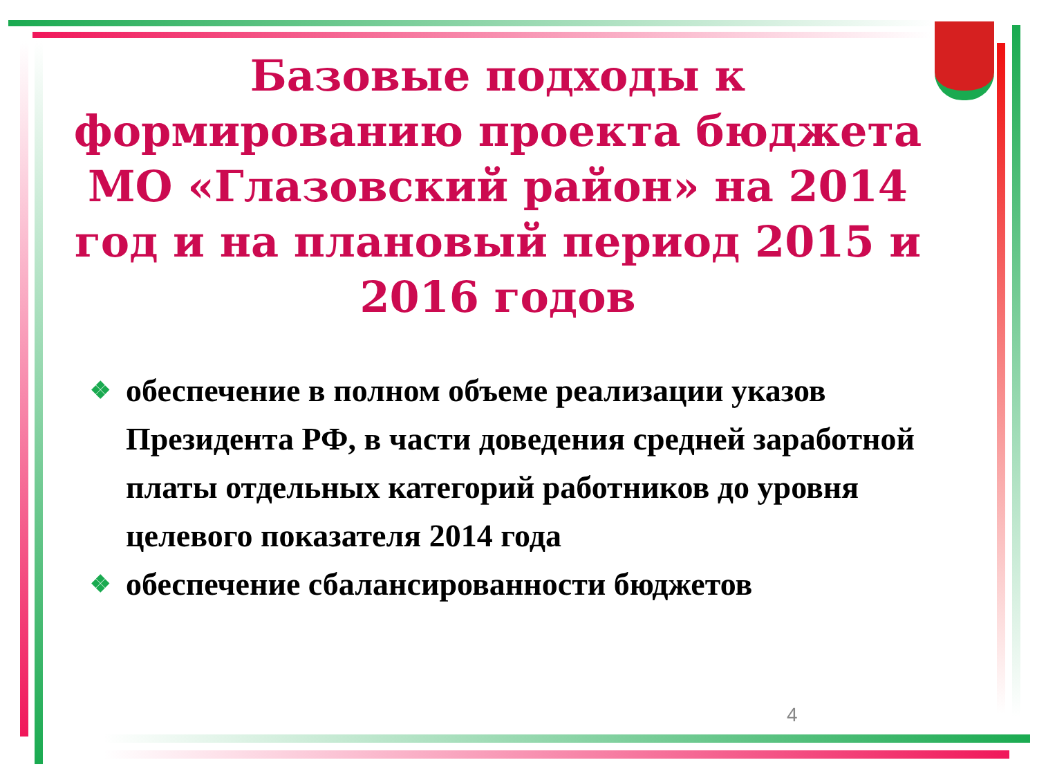Базовые подходы к формированию проекта бюджета МО «Глазовский район» на 2014 год и на плановый период 2015 и 2016 годов
❖ обеспечение в полном объеме реализации указов Президента РФ, в части доведения средней заработной платы отдельных категорий работников до уровня целевого показателя 2014 года
❖ обеспечение сбалансированности бюджетов
4